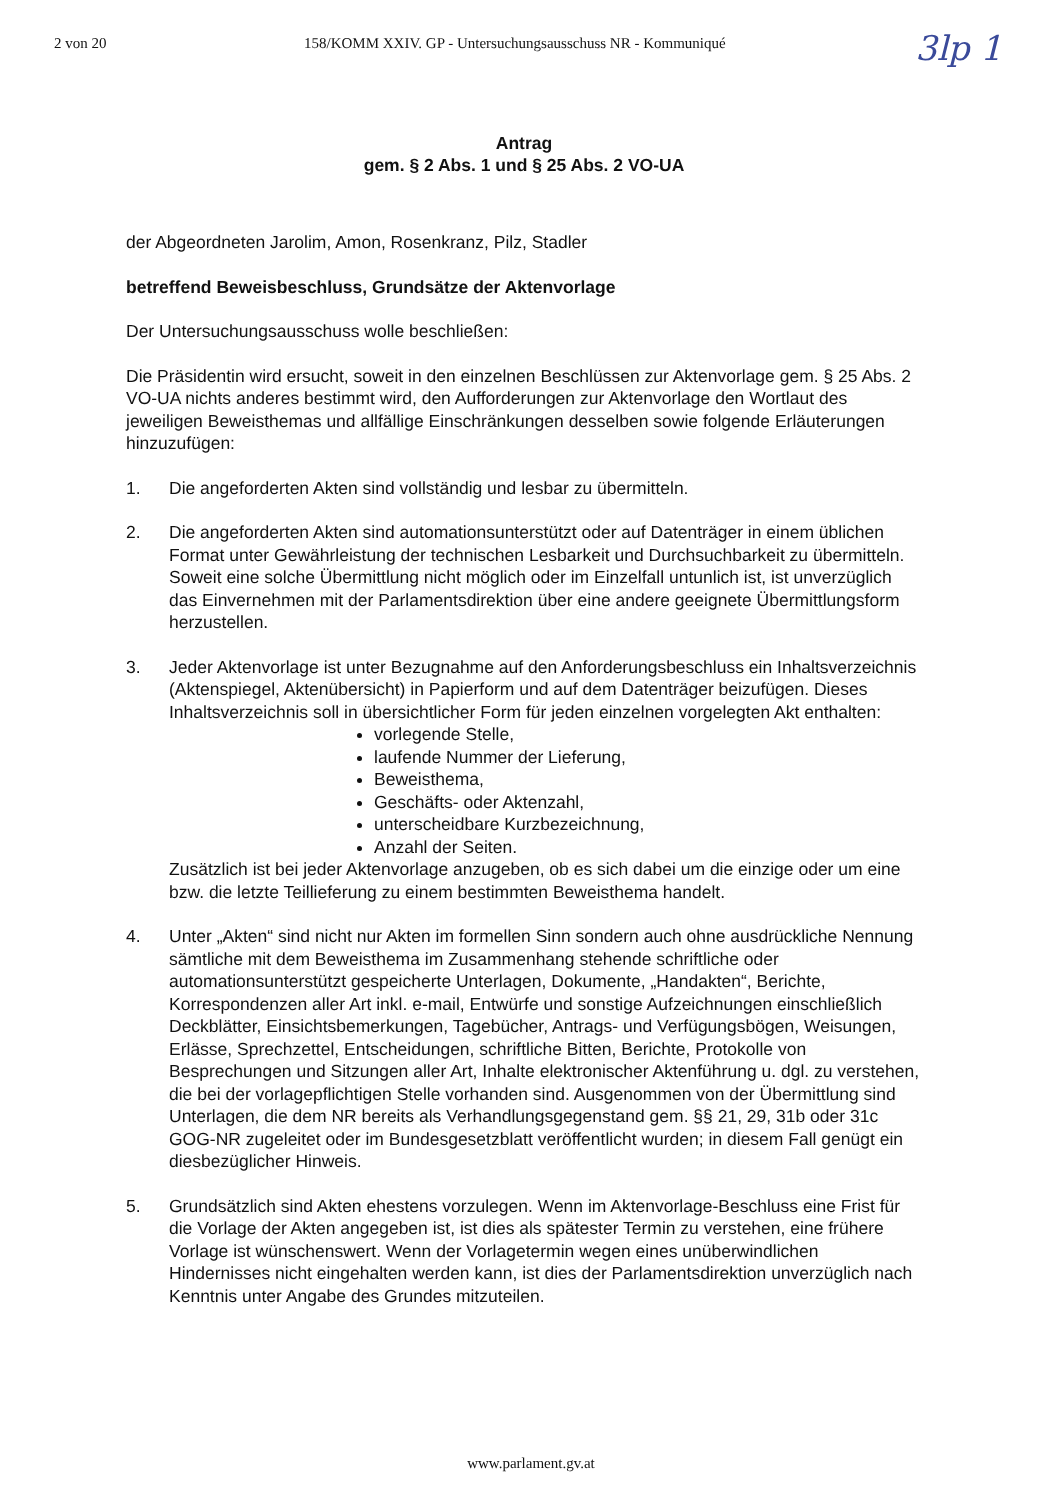2 von 20 158/KOMM XXIV. GP - Untersuchungsausschuss NR - Kommuniqué
3lp 1
Antrag
gem. § 2 Abs. 1 und § 25 Abs. 2 VO-UA
der Abgeordneten Jarolim, Amon, Rosenkranz, Pilz, Stadler
betreffend Beweisbeschluss, Grundsätze der Aktenvorlage
Der Untersuchungsausschuss wolle beschließen:
Die Präsidentin wird ersucht, soweit in den einzelnen Beschlüssen zur Aktenvorlage gem. § 25 Abs. 2 VO-UA nichts anderes bestimmt wird, den Aufforderungen zur Aktenvorlage den Wortlaut des jeweiligen Beweisthemas und allfällige Einschränkungen desselben sowie folgende Erläuterungen hinzuzufügen:
1. Die angeforderten Akten sind vollständig und lesbar zu übermitteln.
2. Die angeforderten Akten sind automationsunterstützt oder auf Datenträger in einem üblichen Format unter Gewährleistung der technischen Lesbarkeit und Durchsuchbarkeit zu übermitteln. Soweit eine solche Übermittlung nicht möglich oder im Einzelfall untunlich ist, ist unverzüglich das Einvernehmen mit der Parlamentsdirektion über eine andere geeignete Übermittlungsform herzustellen.
3. Jeder Aktenvorlage ist unter Bezugnahme auf den Anforderungsbeschluss ein Inhaltsverzeichnis (Aktenspiegel, Aktenübersicht) in Papierform und auf dem Datenträger beizufügen. Dieses Inhaltsverzeichnis soll in übersichtlicher Form für jeden einzelnen vorgelegten Akt enthalten:
vorlegende Stelle,
laufende Nummer der Lieferung,
Beweisthema,
Geschäfts- oder Aktenzahl,
unterscheidbare Kurzbezeichnung,
Anzahl der Seiten.
Zusätzlich ist bei jeder Aktenvorlage anzugeben, ob es sich dabei um die einzige oder um eine bzw. die letzte Teillieferung zu einem bestimmten Beweisthema handelt.
4. Unter „Akten“ sind nicht nur Akten im formellen Sinn sondern auch ohne ausdrückliche Nennung sämtliche mit dem Beweisthema im Zusammenhang stehende schriftliche oder automationsunterstützt gespeicherte Unterlagen, Dokumente, „Handakten“, Berichte, Korrespondenzen aller Art inkl. e-mail, Entwürfe und sonstige Aufzeichnungen einschließlich Deckblätter, Einsichtsbemerkungen, Tagebücher, Antrags- und Verfügungsbögen, Weisungen, Erlässe, Sprechzettel, Entscheidungen, schriftliche Bitten, Berichte, Protokolle von Besprechungen und Sitzungen aller Art, Inhalte elektronischer Aktenführung u. dgl. zu verstehen, die bei der vorlagepflichtigen Stelle vorhanden sind. Ausgenommen von der Übermittlung sind Unterlagen, die dem NR bereits als Verhandlungsgegenstand gem. §§ 21, 29, 31b oder 31c GOG-NR zugeleitet oder im Bundesgesetzblatt veröffentlicht wurden; in diesem Fall genügt ein diesbezüglicher Hinweis.
5. Grundsätzlich sind Akten ehestens vorzulegen. Wenn im Aktenvorlage-Beschluss eine Frist für die Vorlage der Akten angegeben ist, ist dies als spätester Termin zu verstehen, eine frühere Vorlage ist wünschenswert. Wenn der Vorlagetermin wegen eines unüberwindlichen Hindernisses nicht eingehalten werden kann, ist dies der Parlamentsdirektion unverzüglich nach Kenntnis unter Angabe des Grundes mitzuteilen.
www.parlament.gv.at